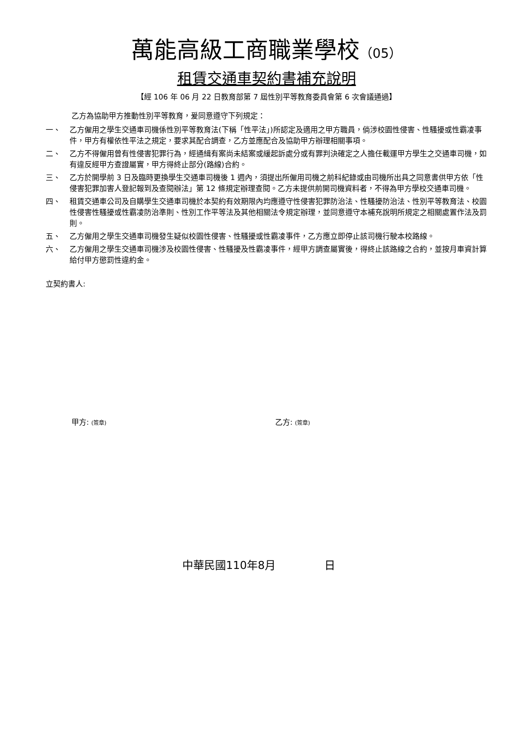萬能高級工商職業學校（05）
租賃交通車契約書補充說明
【經 106 年 06 月 22 日教育部第 7 屆性別平等教育委員會第 6 次會議通過】
乙方為協助甲方推動性別平等教育，爰同意遵守下列規定：
一、 乙方僱用之學生交通車司機係性別平等教育法(下稱「性平法」)所認定及適用之甲方職員，倘涉校園性侵害、性騷擾或性霸凌事件，甲方有權依性平法之規定，要求其配合調查，乙方並應配合及協助甲方辦理相關事項。
二、 乙方不得僱用曾有性侵害犯罪行為，經通緝有案尚未結案或緩起訴處分或有罪判決確定之人擔任載運甲方學生之交通車司機，如有違反經甲方查證屬實，甲方得終止部分(路線)合約。
三、 乙方於開學前 3 日及臨時更換學生交通車司機後 1 週內，須提出所僱用司機之前科紀錄或由司機所出具之同意書供甲方依「性侵害犯罪加害人登記報到及查閱辦法」第 12 條規定辦理查閱。乙方未提供前開司機資料者，不得為甲方學校交通車司機。
四、 租賃交通車公司及自購學生交通車司機於本契約有效期限內均應遵守性侵害犯罪防治法、性騷擾防治法、性別平等教育法、校園性侵害性騷擾或性霸凌防治準則、性別工作平等法及其他相關法令規定辦理，並同意遵守本補充說明所規定之相關處置作法及罰則。
五、 乙方僱用之學生交通車司機發生疑似校園性侵害、性騷擾或性霸凌事件，乙方應立即停止該司機行駛本校路線。
六、 乙方僱用之學生交通車司機涉及校園性侵害、性騷擾及性霸凌事件，經甲方調查屬實後，得終止該路線之合約，並按月車資計算給付甲方懲罰性違約金。
立契約書人:
甲方: (簽章)
乙方: (簽章)
中華民國110年8月 日